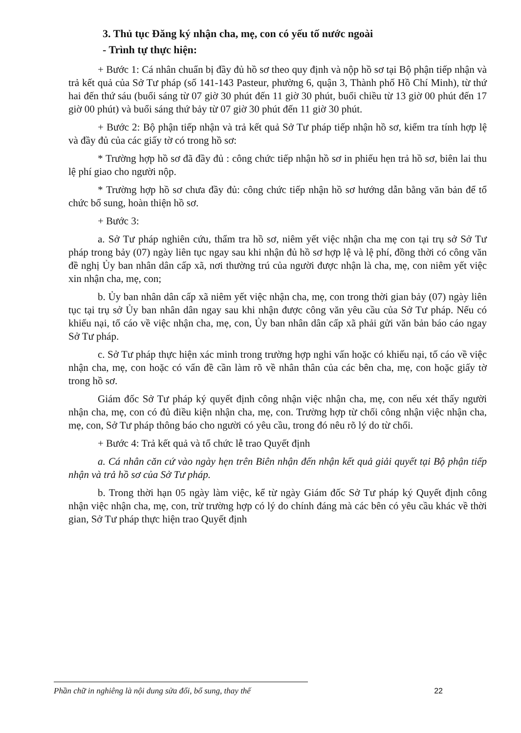3. Thủ tục Đăng ký nhận cha, mẹ, con có yếu tố nước ngoài
- Trình tự thực hiện:
+ Bước 1: Cá nhân chuẩn bị đầy đủ hồ sơ theo quy định và nộp hồ sơ tại Bộ phận tiếp nhận và trả kết quả của Sở Tư pháp (số 141-143 Pasteur, phường 6, quận 3, Thành phố Hồ Chí Minh), từ thứ hai đến thứ sáu (buổi sáng từ 07 giờ 30 phút đến 11 giờ 30 phút, buổi chiều từ 13 giờ 00 phút đến 17 giờ 00 phút) và buổi sáng thứ bảy từ 07 giờ 30 phút đến 11 giờ 30 phút.
+ Bước 2: Bộ phận tiếp nhận và trả kết quả Sở Tư pháp tiếp nhận hồ sơ, kiểm tra tính hợp lệ và đầy đủ của các giấy tờ có trong hồ sơ:
* Trường hợp hồ sơ đã đầy đủ : công chức tiếp nhận hồ sơ in phiếu hẹn trả hồ sơ, biên lai thu lệ phí giao cho người nộp.
* Trường hợp hồ sơ chưa đầy đủ: công chức tiếp nhận hồ sơ hướng dẫn bằng văn bản để tổ chức bổ sung, hoàn thiện hồ sơ.
+ Bước 3:
a. Sở Tư pháp nghiên cứu, thẩm tra hồ sơ, niêm yết việc nhận cha mẹ con tại trụ sở Sở Tư pháp trong bảy (07) ngày liên tục ngay sau khi nhận đủ hồ sơ hợp lệ và lệ phí, đồng thời có công văn đề nghị Ủy ban nhân dân cấp xã, nơi thường trú của người được nhận là cha, mẹ, con niêm yết việc xin nhận cha, mẹ, con;
b. Ủy ban nhân dân cấp xã niêm yết việc nhận cha, mẹ, con trong thời gian bảy (07) ngày liên tục tại trụ sở Ủy ban nhân dân ngay sau khi nhận được công văn yêu cầu của Sở Tư pháp. Nếu có khiếu nại, tố cáo về việc nhận cha, mẹ, con, Ủy ban nhân dân cấp xã phải gửi văn bản báo cáo ngay Sở Tư pháp.
c. Sở Tư pháp thực hiện xác minh trong trường hợp nghi vấn hoặc có khiếu nại, tố cáo về việc nhận cha, mẹ, con hoặc có vấn đề cần làm rõ về nhân thân của các bên cha, mẹ, con hoặc giấy tờ trong hồ sơ.
Giám đốc Sở Tư pháp ký quyết định công nhận việc nhận cha, mẹ, con nếu xét thấy người nhận cha, mẹ, con có đủ điều kiện nhận cha, mẹ, con. Trường hợp từ chối công nhận việc nhận cha, mẹ, con, Sở Tư pháp thông báo cho người có yêu cầu, trong đó nêu rõ lý do từ chối.
+ Bước 4: Trả kết quả và tổ chức lễ trao Quyết định
a. Cá nhân căn cứ vào ngày hẹn trên Biên nhận đến nhận kết quả giải quyết tại Bộ phận tiếp nhận và trả hồ sơ của Sở Tư pháp.
b. Trong thời hạn 05 ngày làm việc, kể từ ngày Giám đốc Sở Tư pháp ký Quyết định công nhận việc nhận cha, mẹ, con, trừ trường hợp có lý do chính đáng mà các bên có yêu cầu khác về thời gian, Sở Tư pháp thực hiện trao Quyết định
Phần chữ in nghiêng là nội dung sửa đổi, bổ sung, thay thế
22